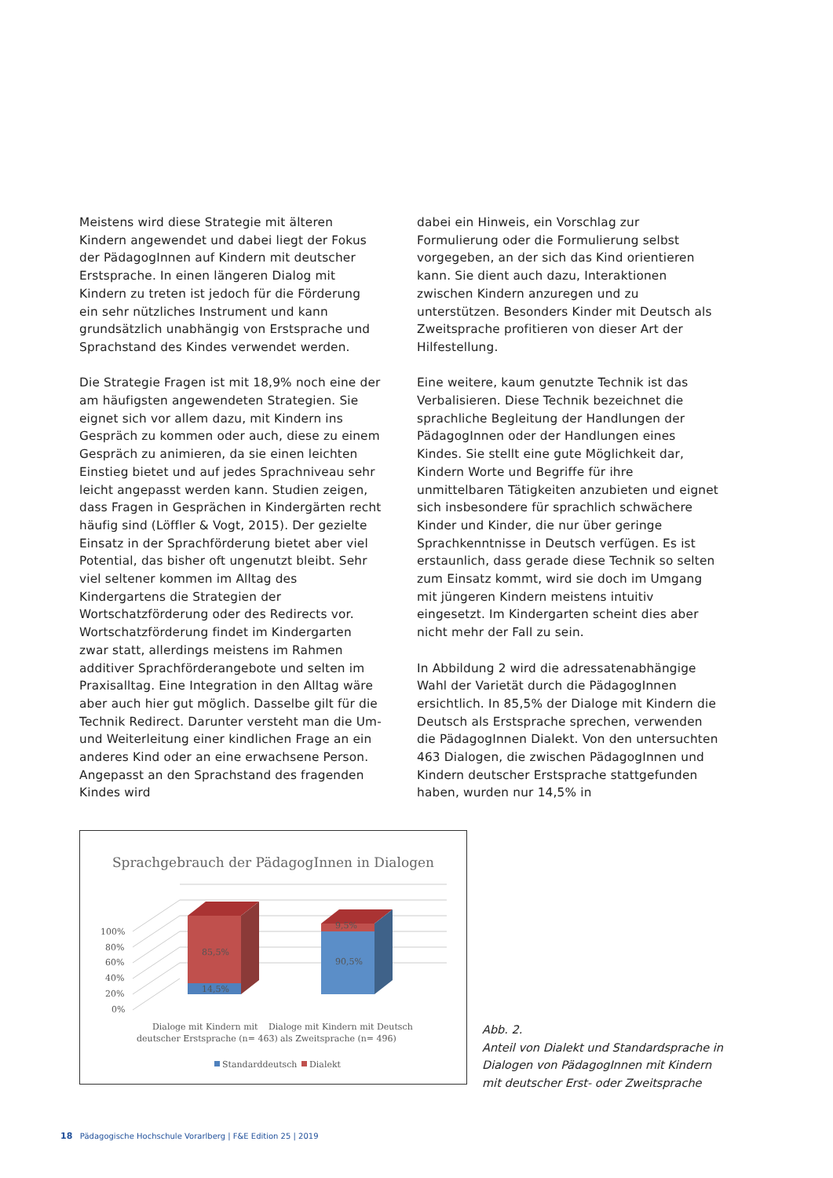Meistens wird diese Strategie mit älteren Kindern angewendet und dabei liegt der Fokus der PädagogInnen auf Kindern mit deutscher Erstsprache. In einen längeren Dialog mit Kindern zu treten ist jedoch für die Förderung ein sehr nützliches Instrument und kann grundsätzlich unabhängig von Erstsprache und Sprachstand des Kindes verwendet werden.
Die Strategie Fragen ist mit 18,9% noch eine der am häufigsten angewendeten Strategien. Sie eignet sich vor allem dazu, mit Kindern ins Gespräch zu kommen oder auch, diese zu einem Gespräch zu animieren, da sie einen leichten Einstieg bietet und auf jedes Sprachniveau sehr leicht angepasst werden kann. Studien zeigen, dass Fragen in Gesprächen in Kindergärten recht häufig sind (Löffler & Vogt, 2015). Der gezielte Einsatz in der Sprachförderung bietet aber viel Potential, das bisher oft ungenutzt bleibt. Sehr viel seltener kommen im Alltag des Kindergartens die Strategien der Wortschatzförderung oder des Redirects vor. Wortschatzförderung findet im Kindergarten zwar statt, allerdings meistens im Rahmen additiver Sprachförderangebote und selten im Praxisalltag. Eine Integration in den Alltag wäre aber auch hier gut möglich. Dasselbe gilt für die Technik Redirect. Darunter versteht man die Um- und Weiterleitung einer kindlichen Frage an ein anderes Kind oder an eine erwachsene Person. Angepasst an den Sprachstand des fragenden Kindes wird
dabei ein Hinweis, ein Vorschlag zur Formulierung oder die Formulierung selbst vorgegeben, an der sich das Kind orientieren kann. Sie dient auch dazu, Interaktionen zwischen Kindern anzuregen und zu unterstützen. Besonders Kinder mit Deutsch als Zweitsprache profitieren von dieser Art der Hilfestellung.
Eine weitere, kaum genutzte Technik ist das Verbalisieren. Diese Technik bezeichnet die sprachliche Begleitung der Handlungen der PädagogInnen oder der Handlungen eines Kindes. Sie stellt eine gute Möglichkeit dar, Kindern Worte und Begriffe für ihre unmittelbaren Tätigkeiten anzubieten und eignet sich insbesondere für sprachlich schwächere Kinder und Kinder, die nur über geringe Sprachkenntnisse in Deutsch verfügen. Es ist erstaunlich, dass gerade diese Technik so selten zum Einsatz kommt, wird sie doch im Umgang mit jüngeren Kindern meistens intuitiv eingesetzt. Im Kindergarten scheint dies aber nicht mehr der Fall zu sein.
In Abbildung 2 wird die adressatenabhängige Wahl der Varietät durch die PädagogInnen ersichtlich. In 85,5% der Dialoge mit Kindern die Deutsch als Erstsprache sprechen, verwenden die PädagogInnen Dialekt. Von den untersuchten 463 Dialogen, die zwischen PädagogInnen und Kindern deutscher Erstsprache stattgefunden haben, wurden nur 14,5% in
Sprachgebrauch der PädagogInnen in Dialogen
100%
80%
60%
40%
20%
0%
85,5%
14,5%
9,5%
90,5%
Dialoge mit Kindern mit
deutscher Erstsprache (n= 463)
Dialoge mit Kindern mit Deutsch
als Zweitsprache (n= 496)
Standarddeutsch
Dialekt
Abb. 2.
Anteil von Dialekt und Standardsprache in
Dialogen von PädagogInnen mit Kindern
mit deutscher Erst- oder Zweitsprache
18 Pädagogische Hochschule Vorarlberg | F&E Edition 25 | 2019